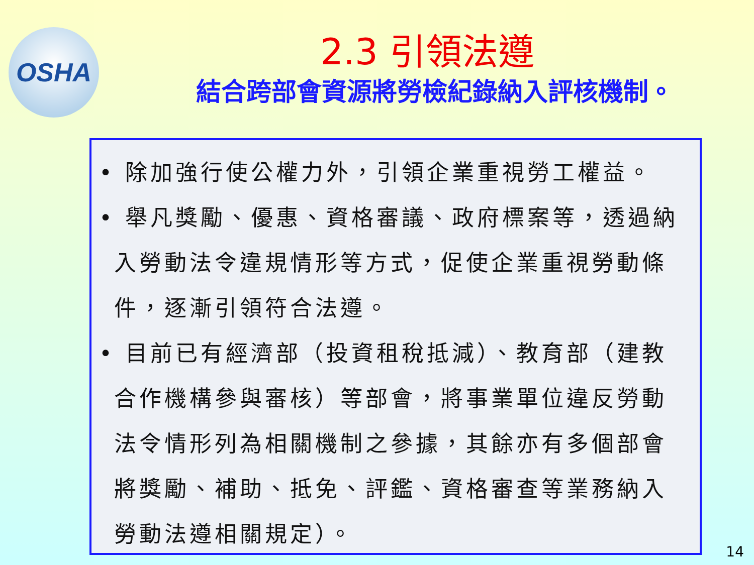OSHA
2.3 引領法遵
結合跨部會資源將勞檢紀錄納入評核機制。
• 除加強行使公權力外，引領企業重視勞工權益。
• 舉凡獎勵、優惠、資格審議、政府標案等，透過納入勞動法令違規情形等方式，促使企業重視勞動條件，逐漸引領符合法遵。
• 目前已有經濟部（投資租稅抵減）、教育部（建教合作機構參與審核）等部會，將事業單位違反勞動法令情形列為相關機制之參據，其餘亦有多個部會將獎勵、補助、抵免、評鑑、資格審查等業務納入勞動法遵相關規定）。
14